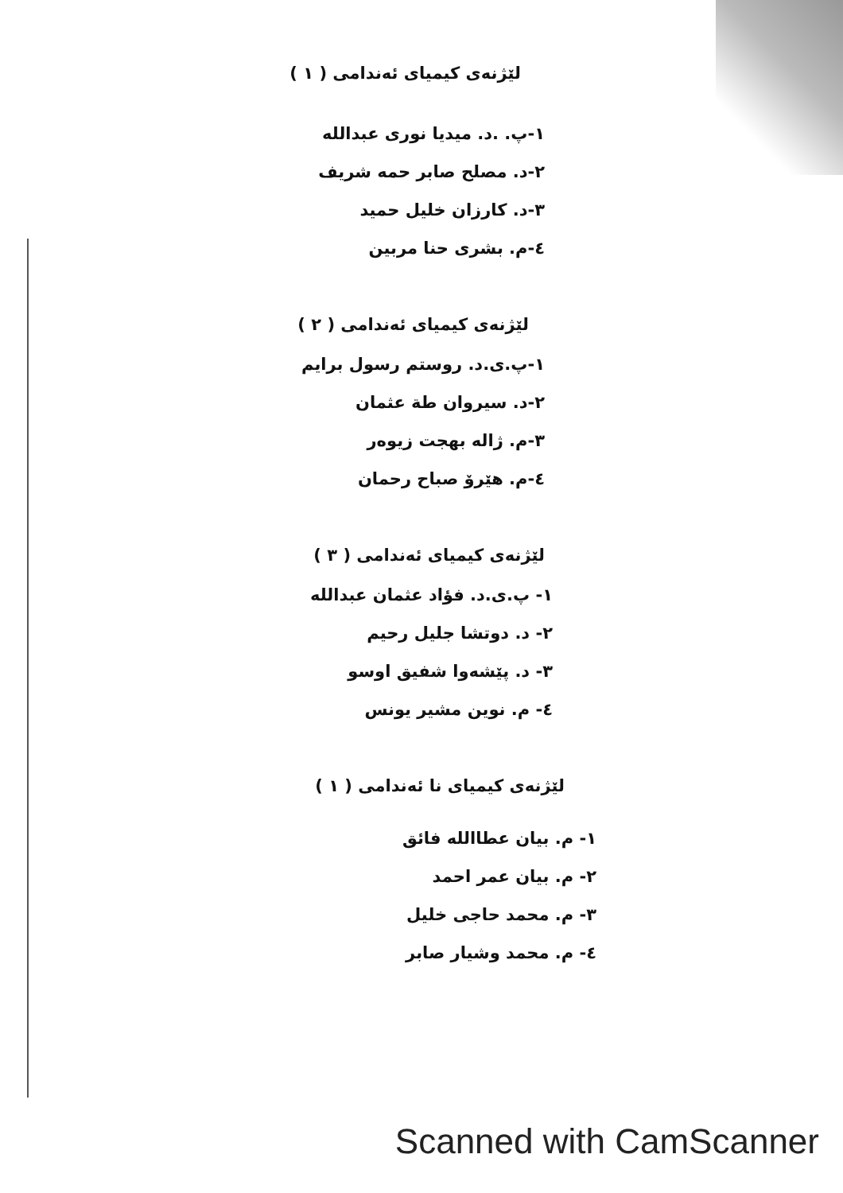لێژنەی کیمیای ئەندامی ( ١ )
١-پ. .د. میدیا نوری عبدالله
٢-د. مصلح صابر حمه شریف
٣-د. کارزان خلیل حمید
٤-م. بشری حنا مربین
لێژنەی کیمیای ئەندامی ( ٢ )
١-پ.ی.د. روستم رسول برایم
٢-د. سیروان طة عثمان
٣-م. ژاله بهجت زیوەر
٤-م. هێرۆ صباح رحمان
لێژنەی کیمیای ئەندامی ( ٣ )
١- پ.ی.د. فؤاد عثمان عبدالله
٢- د. دوتشا جلیل رحیم
٣- د. پێشەوا شفیق اوسو
٤- م. نوین مشیر یونس
لێژنەی کیمیای نا ئەندامی ( ١ )
١- م. بیان عطاالله فائق
٢- م. بیان عمر احمد
٣- م. محمد حاجی خلیل
٤- م. محمد وشیار صابر
Scanned with CamScanner